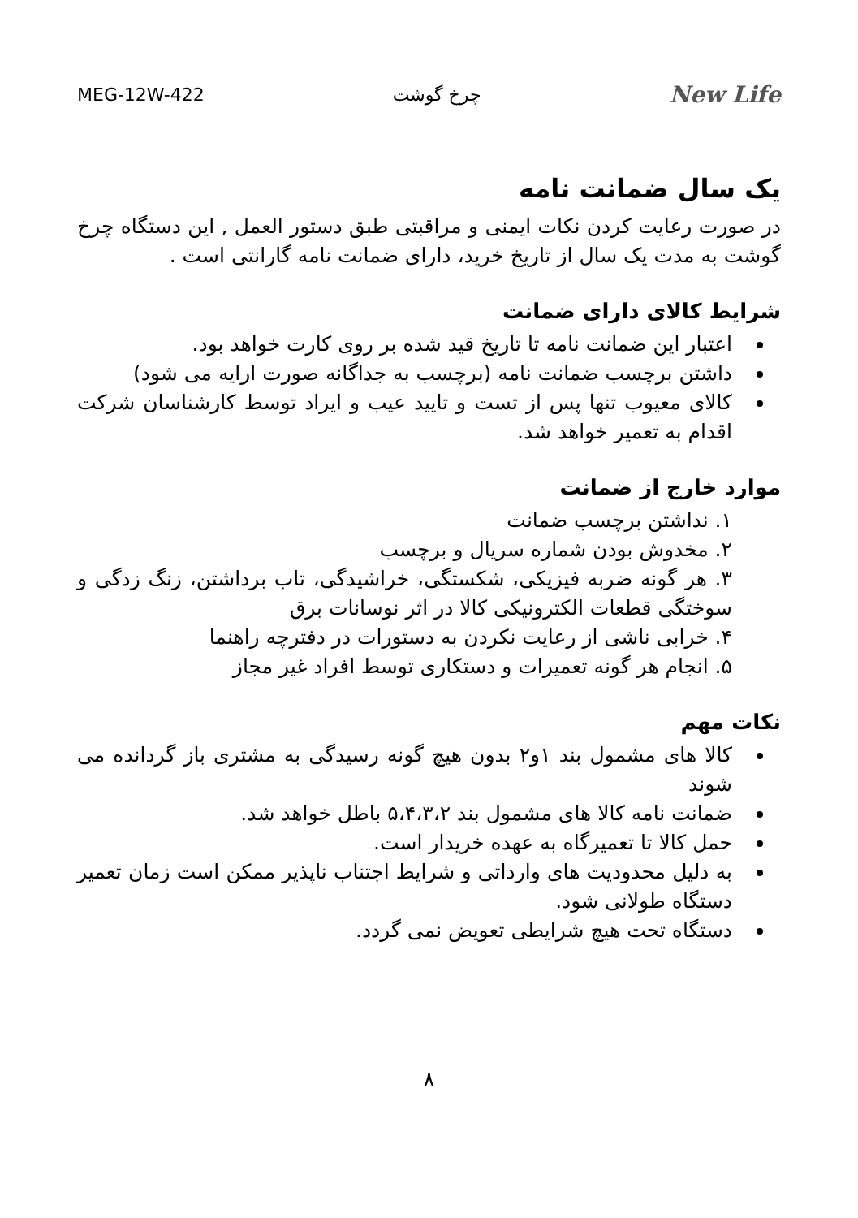MEG-12W-422 چرخ گوشت New Life
یک سال ضمانت نامه
در صورت رعایت کردن نکات ایمنی و مراقبتی طبق دستور العمل , این دستگاه چرخ گوشت به مدت یک سال از تاریخ خرید، دارای ضمانت نامه گارانتی است .
شرایط کالای دارای ضمانت
اعتبار این ضمانت نامه تا تاریخ قید شده بر روی کارت خواهد بود.
داشتن برچسب ضمانت نامه (برچسب به جداگانه صورت ارایه می شود)
کالای معیوب تنها پس از تست و تایید عیب و ایراد توسط کارشناسان شرکت اقدام به تعمیر خواهد شد.
موارد خارج از ضمانت
۱. نداشتن برچسب ضمانت
۲. مخدوش بودن شماره سریال و برچسب
۳. هر گونه ضربه فیزیکی، شکستگی، خراشیدگی، تاب برداشتن، زنگ زدگی و سوختگی قطعات الکترونیکی کالا در اثر نوسانات برق
۴. خرابی ناشی از رعایت نکردن به دستورات در دفترچه راهنما
۵. انجام هر گونه تعمیرات و دستکاری توسط افراد غیر مجاز
نکات مهم
کالا های مشمول بند ۱و۲ بدون هیچ گونه رسیدگی به مشتری باز گردانده می شوند
ضمانت نامه کالا های مشمول بند ۵،۴،۳،۲ باطل خواهد شد.
حمل کالا تا تعمیرگاه به عهده خریدار است.
به دلیل محدودیت های وارداتی و شرایط اجتناب ناپذیر ممکن است زمان تعمیر دستگاه طولانی شود.
دستگاه تحت هیچ شرایطی تعویض نمی گردد.
۸